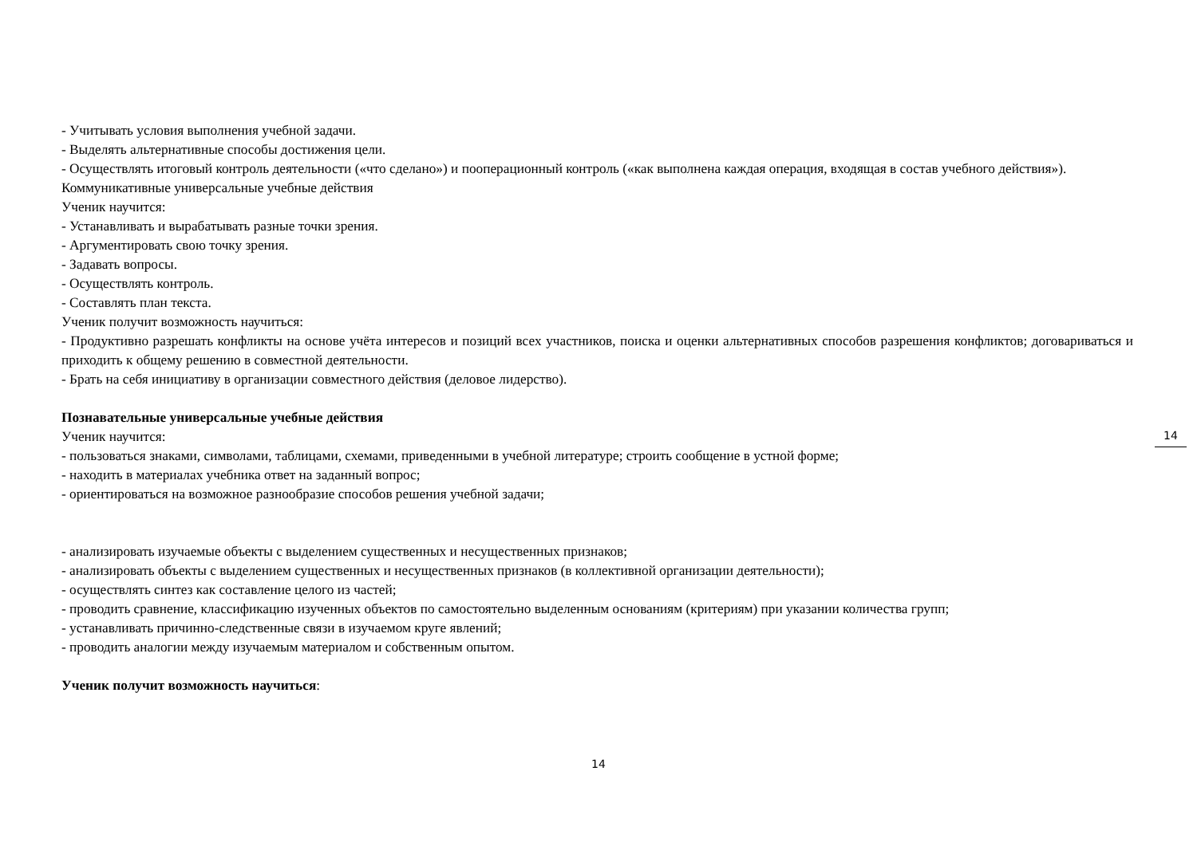- Учитывать условия выполнения учебной задачи.
- Выделять альтернативные способы достижения цели.
- Осуществлять итоговый контроль деятельности («что сделано») и пооперационный контроль («как выполнена каждая операция, входящая в состав учебного действия»).
Коммуникативные универсальные учебные действия
Ученик научится:
- Устанавливать и вырабатывать разные точки зрения.
- Аргументировать свою точку зрения.
- Задавать вопросы.
- Осуществлять контроль.
- Составлять план текста.
Ученик получит возможность научиться:
- Продуктивно разрешать конфликты на основе учёта интересов и позиций всех участников, поиска и оценки альтернативных способов разрешения конфликтов; договариваться и приходить к общему решению в совместной деятельности.
- Брать на себя инициативу в организации совместного действия (деловое лидерство).
Познавательные универсальные учебные действия
Ученик научится:
- пользоваться знаками, символами, таблицами, схемами, приведенными в учебной литературе; строить сообщение в устной форме;
- находить в материалах учебника ответ на заданный вопрос;
- ориентироваться на возможное разнообразие способов решения учебной задачи;
- анализировать изучаемые объекты с выделением существенных и несущественных признаков;
- анализировать объекты с выделением существенных и несущественных признаков (в коллективной организации деятельности);
- осуществлять синтез как составление целого из частей;
- проводить сравнение, классификацию изученных объектов по самостоятельно выделенным основаниям (критериям) при указании количества групп;
- устанавливать причинно-следственные связи в изучаемом круге явлений;
- проводить аналогии между изучаемым материалом и собственным опытом.
Ученик получит возможность научиться:
14
14